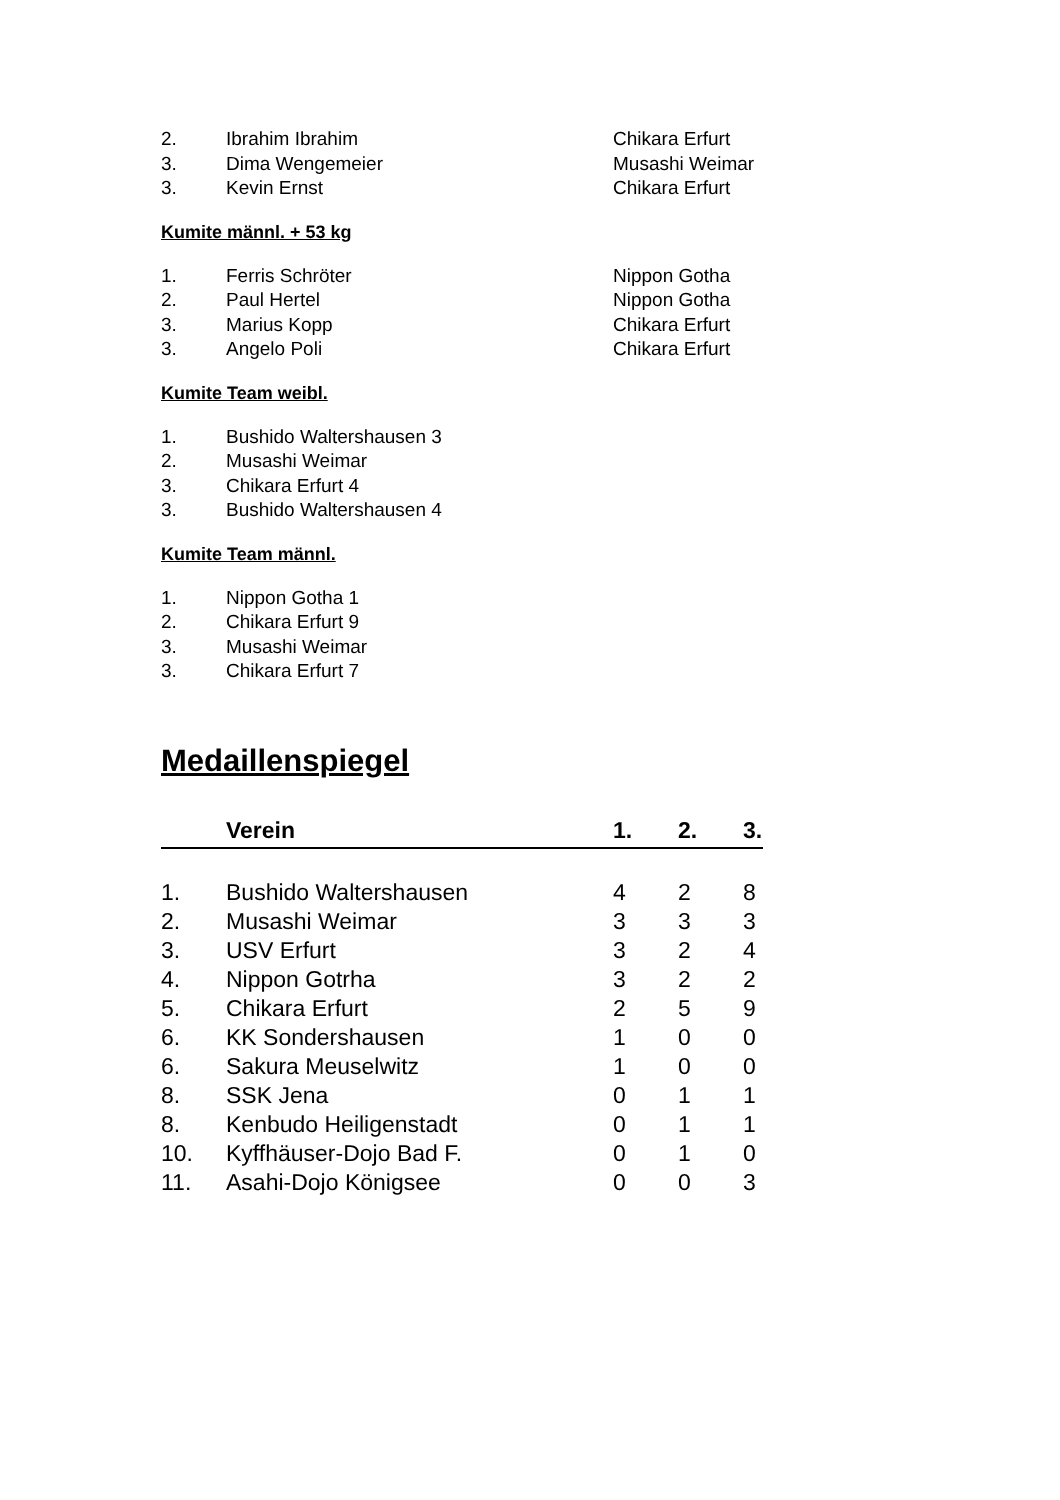| 2. | Ibrahim Ibrahim | Chikara Erfurt |
| 3. | Dima Wengemeier | Musashi Weimar |
| 3. | Kevin Ernst | Chikara Erfurt |
Kumite männl. + 53 kg
| 1. | Ferris Schröter | Nippon Gotha |
| 2. | Paul Hertel | Nippon Gotha |
| 3. | Marius Kopp | Chikara Erfurt |
| 3. | Angelo Poli | Chikara Erfurt |
Kumite Team weibl.
| 1. | Bushido Waltershausen 3 |
| 2. | Musashi Weimar |
| 3. | Chikara Erfurt 4 |
| 3. | Bushido Waltershausen 4 |
Kumite Team männl.
| 1. | Nippon Gotha 1 |
| 2. | Chikara Erfurt 9 |
| 3. | Musashi Weimar |
| 3. | Chikara Erfurt 7 |
Medaillenspiegel
| | Verein | 1. | 2. | 3. |
| --- | --- | --- | --- | --- |
| 1. | Bushido Waltershausen | 4 | 2 | 8 |
| 2. | Musashi Weimar | 3 | 3 | 3 |
| 3. | USV Erfurt | 3 | 2 | 4 |
| 4. | Nippon Gotrha | 3 | 2 | 2 |
| 5. | Chikara Erfurt | 2 | 5 | 9 |
| 6. | KK Sondershausen | 1 | 0 | 0 |
| 6. | Sakura Meuselwitz | 1 | 0 | 0 |
| 8. | SSK Jena | 0 | 1 | 1 |
| 8. | Kenbudo Heiligenstadt | 0 | 1 | 1 |
| 10. | Kyffhäuser-Dojo Bad F. | 0 | 1 | 0 |
| 11. | Asahi-Dojo Königsee | 0 | 0 | 3 |